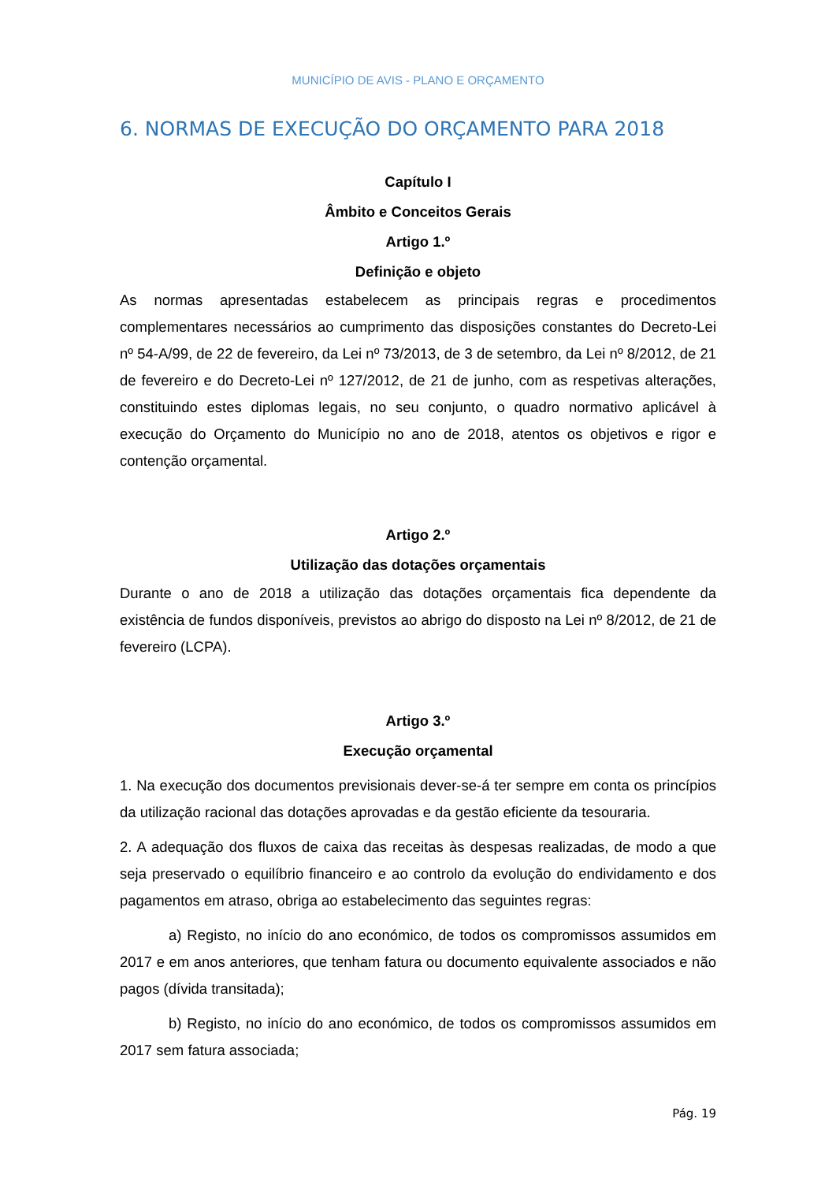MUNICÍPIO DE AVIS - PLANO E ORÇAMENTO
6. NORMAS DE EXECUÇÃO DO ORÇAMENTO PARA 2018
Capítulo I
Âmbito e Conceitos Gerais
Artigo 1.º
Definição e objeto
As normas apresentadas estabelecem as principais regras e procedimentos complementares necessários ao cumprimento das disposições constantes do Decreto-Lei nº 54-A/99, de 22 de fevereiro, da Lei nº 73/2013, de 3 de setembro, da Lei nº 8/2012, de 21 de fevereiro e do Decreto-Lei nº 127/2012, de 21 de junho, com as respetivas alterações, constituindo estes diplomas legais, no seu conjunto, o quadro normativo aplicável à execução do Orçamento do Município no ano de 2018, atentos os objetivos e rigor e contenção orçamental.
Artigo 2.º
Utilização das dotações orçamentais
Durante o ano de 2018 a utilização das dotações orçamentais fica dependente da existência de fundos disponíveis, previstos ao abrigo do disposto na Lei nº 8/2012, de 21 de fevereiro (LCPA).
Artigo 3.º
Execução orçamental
1. Na execução dos documentos previsionais dever-se-á ter sempre em conta os princípios da utilização racional das dotações aprovadas e da gestão eficiente da tesouraria.
2. A adequação dos fluxos de caixa das receitas às despesas realizadas, de modo a que seja preservado o equilíbrio financeiro e ao controlo da evolução do endividamento e dos pagamentos em atraso, obriga ao estabelecimento das seguintes regras:
a) Registo, no início do ano económico, de todos os compromissos assumidos em 2017 e em anos anteriores, que tenham fatura ou documento equivalente associados e não pagos (dívida transitada);
b) Registo, no início do ano económico, de todos os compromissos assumidos em 2017 sem fatura associada;
Pág. 19